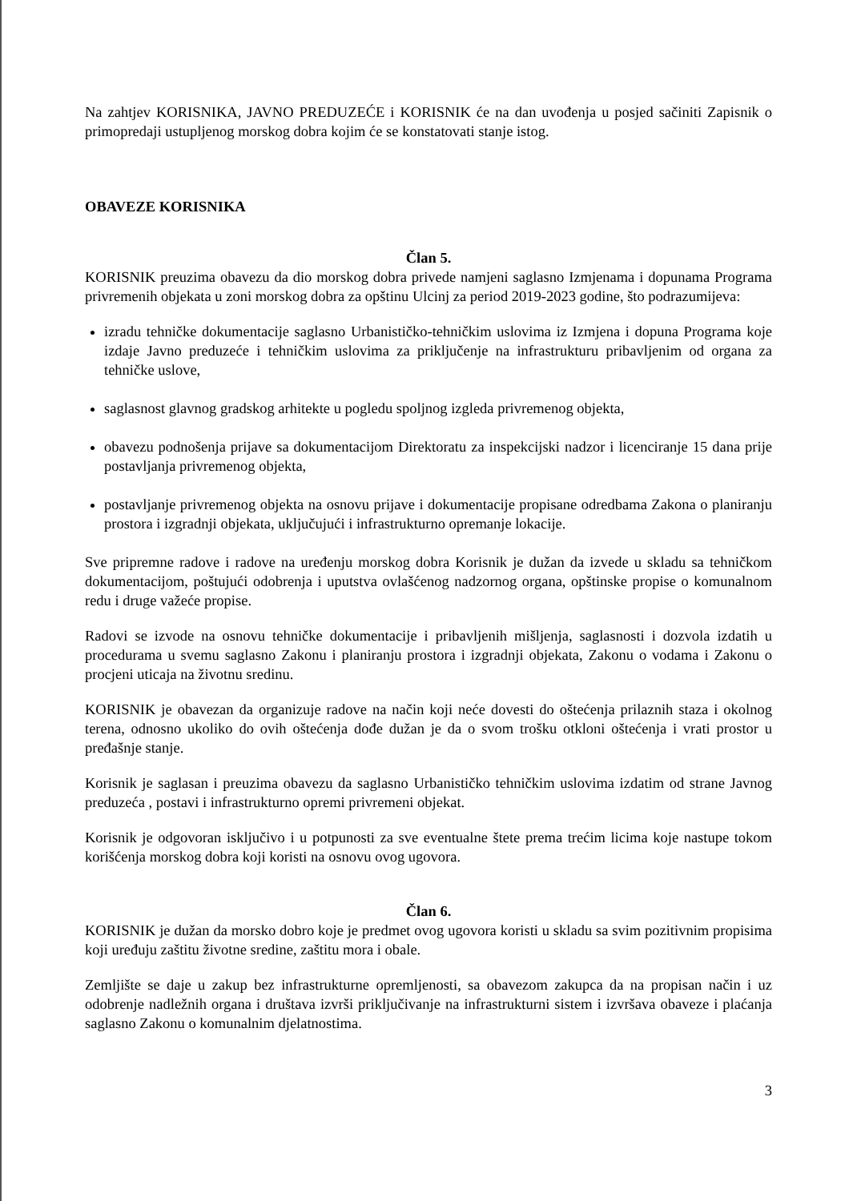Na zahtjev KORISNIKA, JAVNO PREDUZEĆE i KORISNIK će na dan uvođenja u posjed sačiniti Zapisnik o primopredaji ustupljenog morskog dobra kojim će se konstatovati stanje istog.
OBAVEZE KORISNIKA
Član 5.
KORISNIK preuzima obavezu da dio morskog dobra privede namjeni saglasno Izmjenama i dopunama Programa privremenih objekata u zoni morskog dobra za opštinu Ulcinj za period 2019-2023 godine, što podrazumijeva:
izradu tehničke dokumentacije saglasno Urbanističko-tehničkim uslovima iz Izmjena i dopuna Programa koje izdaje Javno preduzeće i tehničkim uslovima za priključenje na infrastrukturu pribavljenim od organa za tehničke uslove,
saglasnost glavnog gradskog arhitekte u pogledu spoljnog izgleda privremenog objekta,
obavezu podnošenja prijave sa dokumentacijom Direktoratu za inspekcijski nadzor i licenciranje 15 dana prije postavljanja privremenog objekta,
postavljanje privremenog objekta na osnovu prijave i dokumentacije propisane odredbama Zakona o planiranju prostora i izgradnji objekata, uključujući i infrastrukturno opremanje lokacije.
Sve pripremne radove i radove na uređenju morskog dobra Korisnik je dužan da izvede u skladu sa tehničkom dokumentacijom, poštujući odobrenja i uputstva ovlašćenog nadzornog organa, opštinske propise o komunalnom redu i druge važeće propise.
Radovi se izvode na osnovu tehničke dokumentacije i pribavljenih mišljenja, saglasnosti i dozvola izdatih u procedurama u svemu saglasno Zakonu i planiranju prostora i izgradnji objekata, Zakonu o vodama i Zakonu o procjeni uticaja na životnu sredinu.
KORISNIK je obavezan da organizuje radove na način koji neće dovesti do oštećenja prilaznih staza i okolnog terena, odnosno ukoliko do ovih oštećenja dođe dužan je da o svom trošku otkloni oštećenja i vrati prostor u pređašnje stanje.
Korisnik je saglasan i preuzima obavezu da saglasno Urbanističko tehničkim uslovima izdatim od strane Javnog preduzeća , postavi i infrastrukturno opremi privremeni objekat.
Korisnik je odgovoran isključivo i u potpunosti za sve eventualne štete prema trećim licima koje nastupe tokom korišćenja morskog dobra koji koristi na osnovu ovog ugovora.
Član 6.
KORISNIK je dužan da morsko dobro koje je predmet ovog ugovora koristi u skladu sa svim pozitivnim propisima koji uređuju zaštitu životne sredine, zaštitu mora i obale.
Zemljište se daje u zakup bez infrastrukturne opremljenosti, sa obavezom zakupca da na propisan način i uz odobrenje nadležnih organa i društava izvrši priključivanje na infrastrukturni sistem i izvršava obaveze i plaćanja saglasno Zakonu o komunalnim djelatnostima.
3